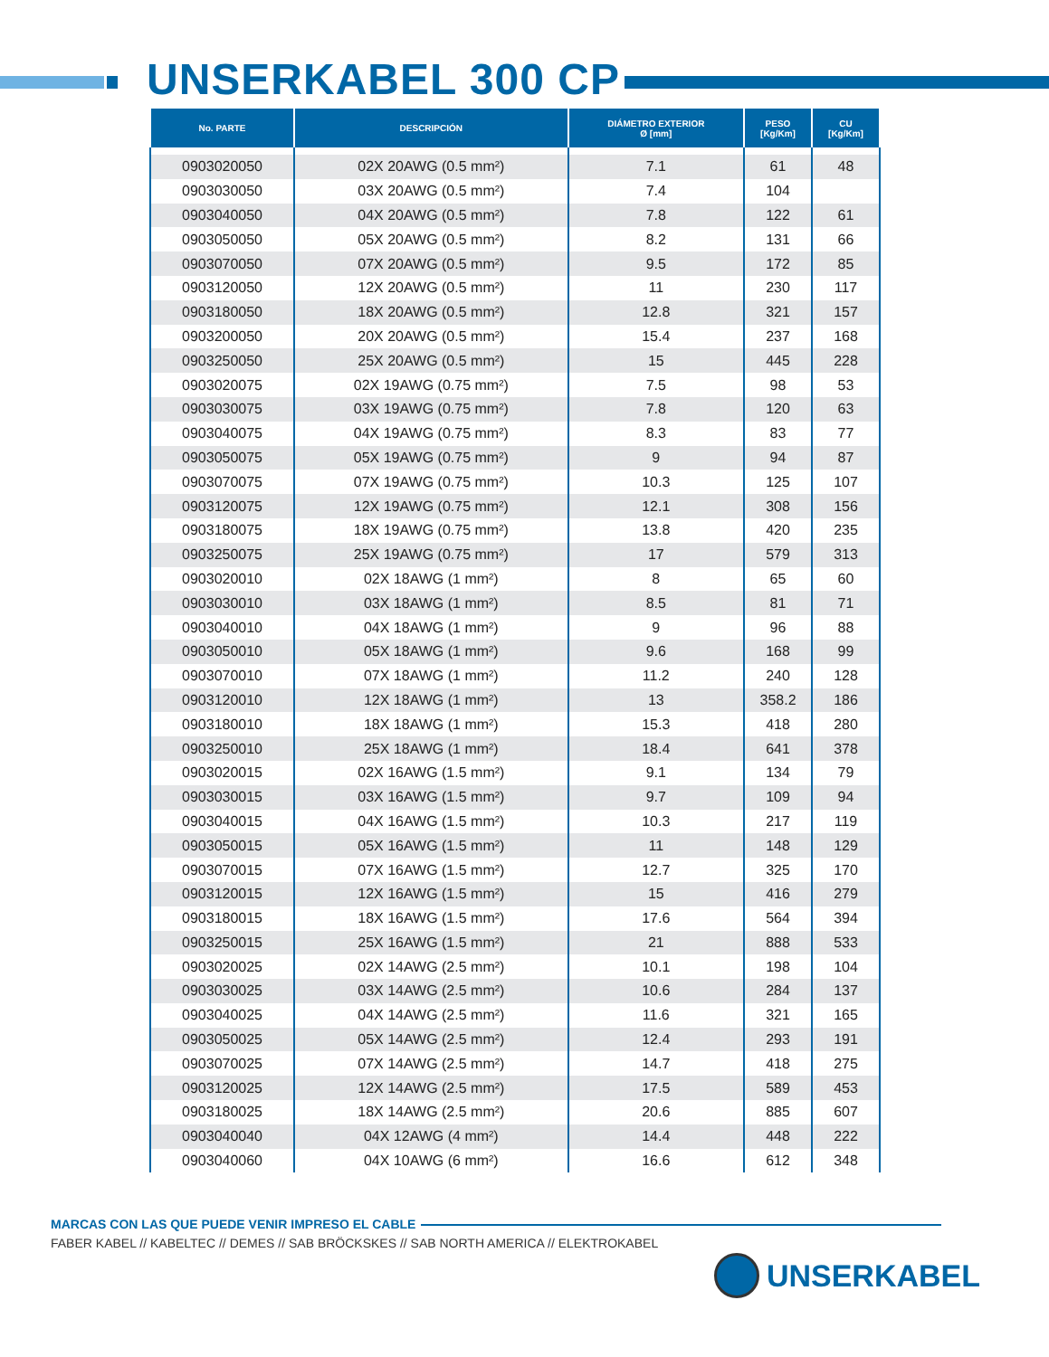UNSERKABEL 300 CP
| No. PARTE | DESCRIPCIÓN | DIÁMETRO EXTERIOR Ø [mm] | PESO [Kg/Km] | CU [Kg/Km] |
| --- | --- | --- | --- | --- |
| 0903020050 | 02X 20AWG (0.5 mm²) | 7.1 | 61 | 48 |
| 0903030050 | 03X 20AWG (0.5 mm²) | 7.4 | 104 | |
| 0903040050 | 04X 20AWG (0.5 mm²) | 7.8 | 122 | 61 |
| 0903050050 | 05X 20AWG (0.5 mm²) | 8.2 | 131 | 66 |
| 0903070050 | 07X 20AWG (0.5 mm²) | 9.5 | 172 | 85 |
| 0903120050 | 12X 20AWG (0.5 mm²) | 11 | 230 | 117 |
| 0903180050 | 18X 20AWG (0.5 mm²) | 12.8 | 321 | 157 |
| 0903200050 | 20X 20AWG (0.5 mm²) | 15.4 | 237 | 168 |
| 0903250050 | 25X 20AWG (0.5 mm²) | 15 | 445 | 228 |
| 0903020075 | 02X 19AWG (0.75 mm²) | 7.5 | 98 | 53 |
| 0903030075 | 03X 19AWG (0.75 mm²) | 7.8 | 120 | 63 |
| 0903040075 | 04X 19AWG (0.75 mm²) | 8.3 | 83 | 77 |
| 0903050075 | 05X 19AWG (0.75 mm²) | 9 | 94 | 87 |
| 0903070075 | 07X 19AWG (0.75 mm²) | 10.3 | 125 | 107 |
| 0903120075 | 12X 19AWG (0.75 mm²) | 12.1 | 308 | 156 |
| 0903180075 | 18X 19AWG (0.75 mm²) | 13.8 | 420 | 235 |
| 0903250075 | 25X 19AWG (0.75 mm²) | 17 | 579 | 313 |
| 0903020010 | 02X 18AWG (1 mm²) | 8 | 65 | 60 |
| 0903030010 | 03X 18AWG (1 mm²) | 8.5 | 81 | 71 |
| 0903040010 | 04X 18AWG (1 mm²) | 9 | 96 | 88 |
| 0903050010 | 05X 18AWG (1 mm²) | 9.6 | 168 | 99 |
| 0903070010 | 07X 18AWG (1 mm²) | 11.2 | 240 | 128 |
| 0903120010 | 12X 18AWG (1 mm²) | 13 | 358.2 | 186 |
| 0903180010 | 18X 18AWG (1 mm²) | 15.3 | 418 | 280 |
| 0903250010 | 25X 18AWG (1 mm²) | 18.4 | 641 | 378 |
| 0903020015 | 02X 16AWG (1.5 mm²) | 9.1 | 134 | 79 |
| 0903030015 | 03X 16AWG (1.5 mm²) | 9.7 | 109 | 94 |
| 0903040015 | 04X 16AWG (1.5 mm²) | 10.3 | 217 | 119 |
| 0903050015 | 05X 16AWG (1.5 mm²) | 11 | 148 | 129 |
| 0903070015 | 07X 16AWG (1.5 mm²) | 12.7 | 325 | 170 |
| 0903120015 | 12X 16AWG (1.5 mm²) | 15 | 416 | 279 |
| 0903180015 | 18X 16AWG (1.5 mm²) | 17.6 | 564 | 394 |
| 0903250015 | 25X 16AWG (1.5 mm²) | 21 | 888 | 533 |
| 0903020025 | 02X 14AWG (2.5 mm²) | 10.1 | 198 | 104 |
| 0903030025 | 03X 14AWG (2.5 mm²) | 10.6 | 284 | 137 |
| 0903040025 | 04X 14AWG (2.5 mm²) | 11.6 | 321 | 165 |
| 0903050025 | 05X 14AWG (2.5 mm²) | 12.4 | 293 | 191 |
| 0903070025 | 07X 14AWG (2.5 mm²) | 14.7 | 418 | 275 |
| 0903120025 | 12X 14AWG (2.5 mm²) | 17.5 | 589 | 453 |
| 0903180025 | 18X 14AWG (2.5 mm²) | 20.6 | 885 | 607 |
| 0903040040 | 04X 12AWG (4 mm²) | 14.4 | 448 | 222 |
| 0903040060 | 04X 10AWG (6 mm²) | 16.6 | 612 | 348 |
MARCAS CON LAS QUE PUEDE VENIR IMPRESO EL CABLE
FABER KABEL // KABELTEC // DEMES // SAB BRÖCKSKES // SAB NORTH AMERICA // ELEKTROKABEL
UNSERKABEL